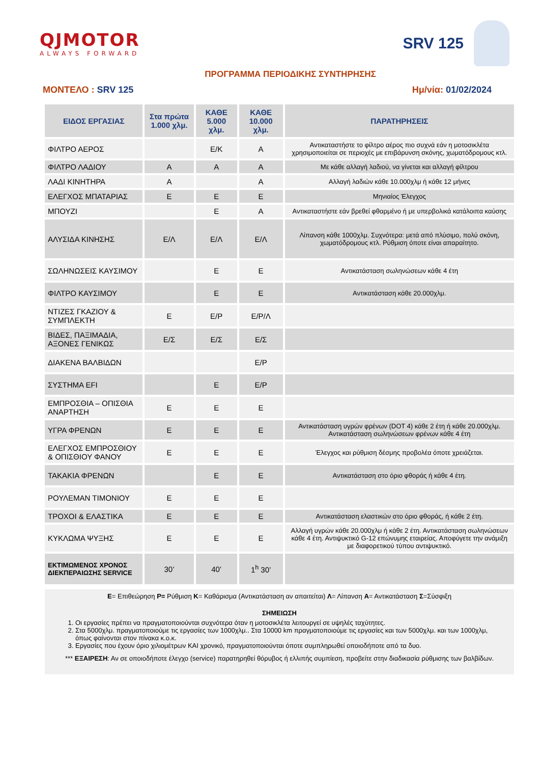QJMOTOR
ALWAYS FORWARD
SRV 125
ΠΡΟΓΡΑΜΜΑ ΠΕΡΙΟΔΙΚΗΣ ΣΥΝΤΗΡΗΣΗΣ
ΜΟΝΤΕΛΟ : SRV 125 Ημ/νία: 01/02/2024
| ΕΙΔΟΣ ΕΡΓΑΣΙΑΣ | Στα πρώτα 1.000 χλμ. | ΚΑΘΕ 5.000 χλμ. | ΚΑΘΕ 10.000 χλμ. | ΠΑΡΑΤΗΡΗΣΕΙΣ |
| --- | --- | --- | --- | --- |
| ΦΙΛΤΡΟ ΑΕΡΟΣ | | Ε/Κ | Α | Αντικαταστήστε το φίλτρο αέρος πιο συχνά εάν η μοτοσικλέτα χρησιμοποιείται σε περιοχές με επιβάρυνση σκόνης, χωματόδρομους κτλ. |
| ΦΙΛΤΡΟ ΛΑΔΙΟΥ | Α | Α | Α | Με κάθε αλλαγή λαδιού, να γίνεται και αλλαγή φίλτρου |
| ΛΑΔΙ ΚΙΝΗΤΗΡΑ | Α | | Α | Αλλαγή λαδιών κάθε 10.000χλμ ή κάθε 12 μήνες |
| ΕΛΕΓΧΟΣ ΜΠΑΤΑΡΙΑΣ | Ε | Ε | Ε | Μηνιαίος Έλεγχος |
| ΜΠΟΥΖΙ | | Ε | Α | Αντικαταστήστε εάν βρεθεί φθαρμένο ή με υπερβολικά κατάλοιπα καύσης |
| ΑΛΥΣΙΔΑ ΚΙΝΗΣΗΣ | Ε/Λ | Ε/Λ | Ε/Λ | Λίπανση κάθε 1000χλμ. Συχνότερα: μετά από πλύσιμο, πολύ σκόνη, χωματόδρομους κτλ. Ρύθμιση όποτε είναι απαραίτητο. |
| ΣΩΛΗΝΩΣΕΙΣ ΚΑΥΣΙΜΟΥ | | Ε | Ε | Αντικατάσταση σωληνώσεων κάθε 4 έτη |
| ΦΙΛΤΡΟ ΚΑΥΣΙΜΟΥ | | Ε | Ε | Αντικατάσταση κάθε 20.000χλμ. |
| ΝΤΙΖΕΣ ΓΚΑΖΙΟΥ & ΣΥΜΠΛΕΚΤΗ | Ε | Ε/Ρ | Ε/Ρ/Λ | |
| ΒΙΔΕΣ, ΠΑΞΙΜΑΔΙΑ, ΑΞΟΝΕΣ ΓΕΝΙΚΩΣ | Ε/Σ | Ε/Σ | Ε/Σ | |
| ΔΙΑΚΕΝΑ ΒΑΛΒΙΔΩΝ | | | Ε/Ρ | |
| ΣΥΣΤΗΜΑ EFI | | Ε | Ε/Ρ | |
| ΕΜΠΡΟΣΘΙΑ – ΟΠΙΣΘΙΑ ΑΝΑΡΤΗΣΗ | Ε | Ε | Ε | |
| ΥΓΡΑ ΦΡΕΝΩΝ | Ε | Ε | Ε | Αντικατάσταση υγρών φρένων (DOT 4) κάθε 2 έτη ή κάθε 20.000χλμ. Αντικατάσταση σωληνώσεων φρένων κάθε 4 έτη |
| ΕΛΕΓΧΟΣ ΕΜΠΡΟΣΘΙΟΥ & ΟΠΙΣΘΙΟΥ ΦΑΝΟΥ | Ε | Ε | Ε | Έλεγχος και ρύθμιση δέσμης προβολέα όποτε χρειάζεται. |
| ΤΑΚΑΚΙΑ ΦΡΕΝΩΝ | | Ε | Ε | Αντικατάσταση στο όριο φθοράς ή κάθε 4 έτη. |
| ΡΟΥΛΕΜΑΝ ΤΙΜΟΝΙΟΥ | Ε | Ε | Ε | |
| ΤΡΟΧΟΙ & ΕΛΑΣΤΙΚΑ | Ε | Ε | Ε | Αντικατάσταση ελαστικών στο όριο φθοράς, ή κάθε 2 έτη. |
| ΚΥΚΛΩΜΑ ΨΥΞΗΣ | Ε | Ε | Ε | Αλλαγή υγρών κάθε 20.000χλμ ή κάθε 2 έτη. Αντικατάσταση σωληνώσεων κάθε 4 έτη. Αντιψυκτικό G-12 επώνυμης εταιρείας. Αποφύγετε την ανάμιξη με διαφορετικού τύπου αντιψυκτικό. |
| ΕΚΤΙΜΩΜΕΝΟΣ ΧΡΟΝΟΣ ΔΙΕΚΠΕΡΑΙΩΣΗΣ SERVICE | 30’ | 40’ | 1<sup>h</sup> 30’ | |
Ε= Επιθεώρηση Ρ= Ρύθμιση Κ= Καθάρισμα (Αντικατάσταση αν απαιτείται) Λ= Λίπανση Α= Αντικατάσταση Σ=Σύσφιξη
ΣΗΜΕΙΩΣΗ
1. Οι εργασίες πρέπει να πραγματοποιούνται συχνότερα όταν η μοτοσικλέτα λειτουργεί σε υψηλές ταχύτητες.
2. Στα 5000χλμ. πραγματοποιούμε τις εργασίες των 1000χλμ.. Στα 10000 km πραγματοποιούμε τις εργασίες και των 5000χλμ. και των 1000χλμ, όπως φαίνονται στον πίνακα κ.ο.κ.
3. Εργασίες που έχουν όριο χιλιομέτρων ΚΑΙ χρονικό, πραγματοποιούνται όποτε συμπληρωθεί οποιοδήποτε από τα δυο.
*** ΕΞΑΙΡΕΣΗ: Αν σε οποιοδήποτε έλεγχο (service) παρατηρηθεί θόρυβος ή ελλιπής συμπίεση, προβείτε στην διαδικασία ρύθμισης των βαλβίδων.